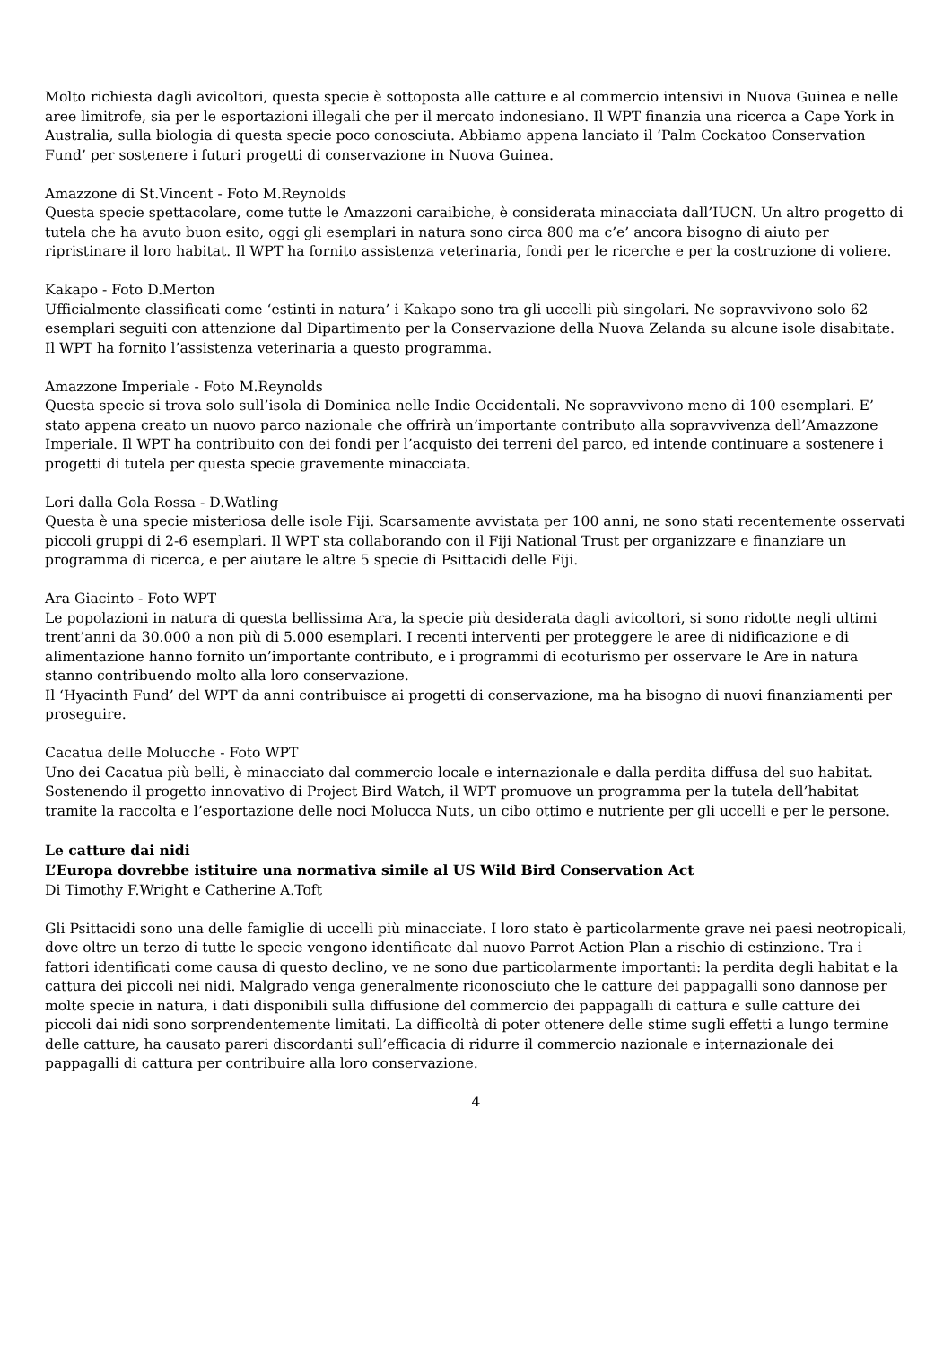Molto richiesta dagli avicoltori, questa specie è sottoposta alle catture e al commercio intensivi in Nuova Guinea e nelle aree limitrofe, sia per le esportazioni illegali che per il mercato indonesiano. Il WPT finanzia una ricerca a Cape York in Australia, sulla biologia di questa specie poco conosciuta. Abbiamo appena lanciato il ‘Palm Cockatoo Conservation Fund’ per sostenere i futuri progetti di conservazione in Nuova Guinea.
Amazzone di St.Vincent - Foto M.Reynolds
Questa specie spettacolare, come tutte le Amazzoni caraibiche, è considerata minacciata dall’IUCN. Un altro progetto di tutela che ha avuto buon esito, oggi gli esemplari in natura sono circa 800 ma c’e’ ancora bisogno di aiuto per ripristinare il loro habitat. Il WPT ha fornito assistenza veterinaria, fondi per le ricerche e per la costruzione di voliere.
Kakapo - Foto D.Merton
Ufficialmente classificati come ‘estinti in natura’ i Kakapo sono tra gli uccelli più singolari. Ne sopravvivono solo 62 esemplari seguiti con attenzione dal Dipartimento per la Conservazione della Nuova Zelanda su alcune isole disabitate. Il WPT ha fornito l’assistenza veterinaria a questo programma.
Amazzone Imperiale - Foto M.Reynolds
Questa specie si trova solo sull’isola di Dominica nelle Indie Occidentali. Ne sopravvivono meno di 100 esemplari. E’ stato appena creato un nuovo parco nazionale che offrirà un’importante contributo alla sopravvivenza dell’Amazzone Imperiale. Il WPT ha contribuito con dei fondi per l’acquisto dei terreni del parco, ed intende continuare a sostenere i progetti di tutela per questa specie gravemente minacciata.
Lori dalla Gola Rossa - D.Watling
Questa è una specie misteriosa delle isole Fiji. Scarsamente avvistata per 100 anni, ne sono stati recentemente osservati piccoli gruppi di 2-6 esemplari. Il WPT sta collaborando con il Fiji National Trust per organizzare e finanziare un programma di ricerca, e per aiutare le altre 5 specie di Psittacidi delle Fiji.
Ara Giacinto - Foto WPT
Le popolazioni in natura di questa bellissima Ara, la specie più desiderata dagli avicoltori, si sono ridotte negli ultimi trent’anni da 30.000 a non più di 5.000 esemplari. I recenti interventi per proteggere le aree di nidificazione e di alimentazione hanno fornito un’importante contributo, e i programmi di ecoturismo per osservare le Are in natura stanno contribuendo molto alla loro conservazione.
Il ‘Hyacinth Fund’ del WPT da anni contribuisce ai progetti di conservazione, ma ha bisogno di nuovi finanziamenti per proseguire.
Cacatua delle Molucche - Foto WPT
Uno dei Cacatua più belli, è minacciato dal commercio locale e internazionale e dalla perdita diffusa del suo habitat. Sostenendo il progetto innovativo di Project Bird Watch, il WPT promuove un programma per la tutela dell’habitat tramite la raccolta e l’esportazione delle noci Molucca Nuts, un cibo ottimo e nutriente per gli uccelli e per le persone.
Le catture dai nidi
L’Europa dovrebbe istituire una normativa simile al US Wild Bird Conservation Act
Di Timothy F.Wright e Catherine A.Toft
Gli Psittacidi sono una delle famiglie di uccelli più minacciate. I loro stato è particolarmente grave nei paesi neotropicali, dove oltre un terzo di tutte le specie vengono identificate dal nuovo Parrot Action Plan a rischio di estinzione. Tra i fattori identificati come causa di questo declino, ve ne sono due particolarmente importanti: la perdita degli habitat e la cattura dei piccoli nei nidi. Malgrado venga generalmente riconosciuto che le catture dei pappagalli sono dannose per molte specie in natura, i dati disponibili sulla diffusione del commercio dei pappagalli di cattura e sulle catture dei piccoli dai nidi sono sorprendentemente limitati. La difficoltà di poter ottenere delle stime sugli effetti a lungo termine delle catture, ha causato pareri discordanti sull’efficacia di ridurre il commercio nazionale e internazionale dei pappagalli di cattura per contribuire alla loro conservazione.
4